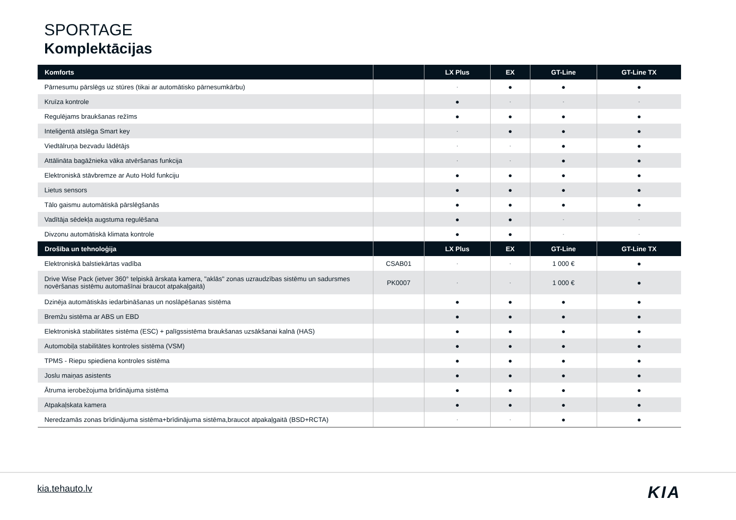SPORTAGE
Komplektācijas
| Komforts | | LX Plus | EX | GT-Line | GT-Line TX |
| --- | --- | --- | --- | --- | --- |
| Pārnesumu pārslēgs uz stūres (tikai ar automātisko pārnesumkārbu) | | - | ● | ● | ● |
| Kruīza kontrole | | ● | - | - | - |
| Regulējams braukšanas režīms | | ● | ● | ● | ● |
| Inteliģentā atslēga Smart key | | - | ● | ● | ● |
| Viedtālruņa bezvadu lādētājs | | - | - | ● | ● |
| Attālināta bagāžnieka vāka atvēršanas funkcija | | - | - | ● | ● |
| Elektroniskā stāvbremze ar Auto Hold funkciju | | ● | ● | ● | ● |
| Lietus sensors | | ● | ● | ● | ● |
| Tālo gaismu automātiskā pārslēgšanās | | ● | ● | ● | ● |
| Vadītāja sēdekļa augstuma regulēšana | | ● | ● | - | - |
| Divzonu automātiskā klimata kontrole | | ● | ● | - | - |
| Drošība un tehnoloģija | | LX Plus | EX | GT-Line | GT-Line TX |
| Elektroniskā balstiekārtas vadība | CSAB01 | - | - | 1 000 € | ● |
| Drive Wise Pack (ietver 360° telpiskā ārskata kamera, "aklās" zonas uzraudzības sistēmu un sadursmes novēršanas sistēmu automašīnai braucot atpakaļgaitā) | PK0007 | - | - | 1 000 € | ● |
| Dzinēja automātiskās iedarbināšanas un noslāpēšanas sistēma | | ● | ● | ● | ● |
| Bremžu sistēma ar ABS un EBD | | ● | ● | ● | ● |
| Elektroniskā stabilitātes sistēma (ESC) + palīgssistēma braukšanas uzsākšanai kalnā (HAS) | | ● | ● | ● | ● |
| Automobiļa stabilitātes kontroles sistēma (VSM) | | ● | ● | ● | ● |
| TPMS - Riepu spiediena kontroles sistēma | | ● | ● | ● | ● |
| Joslu maiņas asistents | | ● | ● | ● | ● |
| Ātruma ierobežojuma brīdinājuma sistēma | | ● | ● | ● | ● |
| Atpakaļskata kamera | | ● | ● | ● | ● |
| Neredzamās zonas brīdinājuma sistēma+brīdinājuma sistēma,braucot atpakaļgaitā (BSD+RCTA) | | - | - | ● | ● |
kia.tehauto.lv KIA